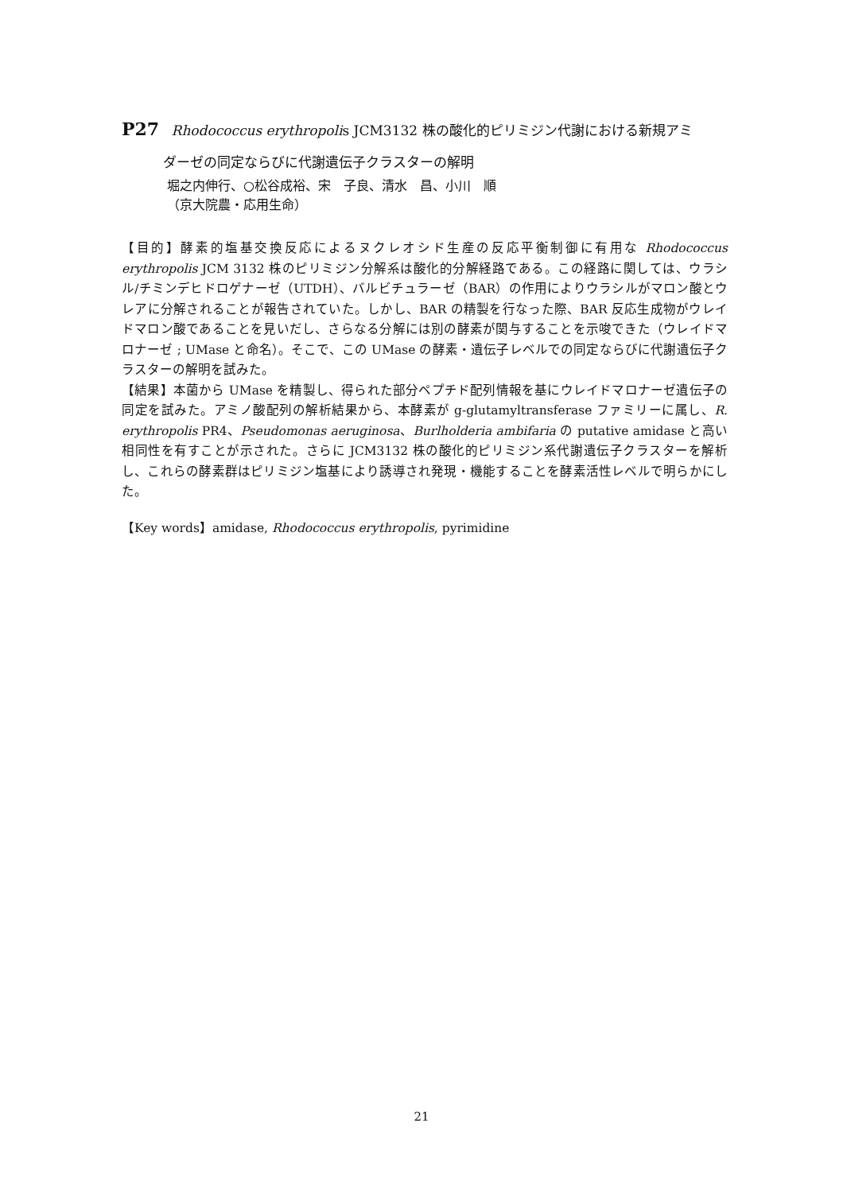P27 Rhodococcus erythropolis JCM3132 株の酸化的ピリミジン代謝における新規アミ
ダーゼの同定ならびに代謝遺伝子クラスターの解明
堀之内伸行、○松谷成裕、宋　子良、清水　昌、小川　順
（京大院農・応用生命）
【目的】酵素的塩基交換反応によるヌクレオシド生産の反応平衡制御に有用な Rhodococcus erythropolis JCM 3132 株のピリミジン分解系は酸化的分解経路である。この経路に関しては、ウラシル/チミンデヒドロゲナーゼ（UTDH）、バルビチュラーゼ（BAR）の作用によりウラシルがマロン酸とウレアに分解されることが報告されていた。しかし、BAR の精製を行なった際、BAR 反応生成物がウレイドマロン酸であることを見いだし、さらなる分解には別の酵素が関与することを示唆できた（ウレイドマロナーゼ ; UMase と命名）。そこで、この UMase の酵素・遺伝子レベルでの同定ならびに代謝遺伝子クラスターの解明を試みた。
【結果】本菌から UMase を精製し、得られた部分ペプチド配列情報を基にウレイドマロナーゼ遺伝子の同定を試みた。アミノ酸配列の解析結果から、本酵素が g-glutamyltransferase ファミリーに属し、R. erythropolis PR4、Pseudomonas aeruginosa、Burlholderia ambifaria の putative amidase と高い相同性を有すことが示された。さらに JCM3132 株の酸化的ピリミジン系代謝遺伝子クラスターを解析し、これらの酵素群はピリミジン塩基により誘導され発現・機能することを酵素活性レベルで明らかにした。
【Key words】amidase, Rhodococcus erythropolis, pyrimidine
21